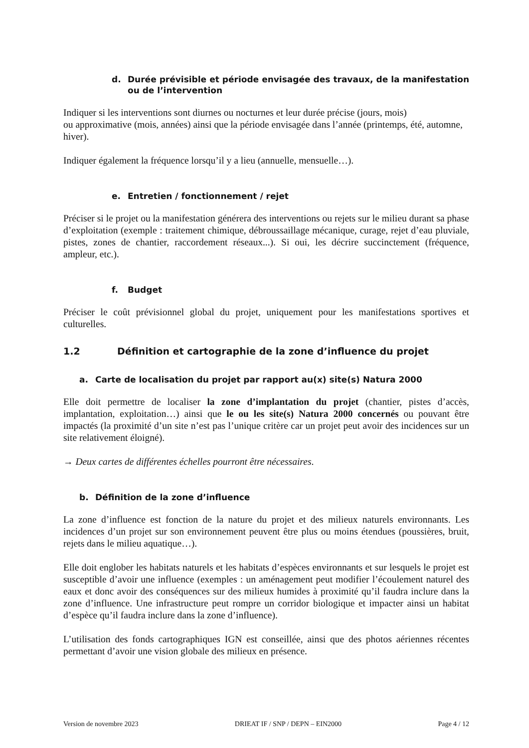d. Durée prévisible et période envisagée des travaux, de la manifestation ou de l’intervention
Indiquer si les interventions sont diurnes ou nocturnes et leur durée précise (jours, mois)
ou approximative (mois, années) ainsi que la période envisagée dans l’année (printemps, été, automne, hiver).
Indiquer également la fréquence lorsqu’il y a lieu (annuelle, mensuelle…).
e. Entretien / fonctionnement / rejet
Préciser si le projet ou la manifestation générera des interventions ou rejets sur le milieu durant sa phase d’exploitation (exemple : traitement chimique, débroussaillage mécanique, curage, rejet d’eau pluviale, pistes, zones de chantier, raccordement réseaux...). Si oui, les décrire succinctement (fréquence, ampleur, etc.).
f. Budget
Préciser le coût prévisionnel global du projet, uniquement pour les manifestations sportives et culturelles.
1.2 Définition et cartographie de la zone d’influence du projet
a. Carte de localisation du projet par rapport au(x) site(s) Natura 2000
Elle doit permettre de localiser la zone d’implantation du projet (chantier, pistes d’accès, implantation, exploitation…) ainsi que le ou les site(s) Natura 2000 concernés ou pouvant être impactés (la proximité d’un site n’est pas l’unique critère car un projet peut avoir des incidences sur un site relativement éloigné).
→ Deux cartes de différentes échelles pourront être nécessaires.
b. Définition de la zone d’influence
La zone d’influence est fonction de la nature du projet et des milieux naturels environnants. Les incidences d’un projet sur son environnement peuvent être plus ou moins étendues (poussières, bruit, rejets dans le milieu aquatique…).
Elle doit englober les habitats naturels et les habitats d’espèces environnants et sur lesquels le projet est susceptible d’avoir une influence (exemples : un aménagement peut modifier l’écoulement naturel des eaux et donc avoir des conséquences sur des milieux humides à proximité qu’il faudra inclure dans la zone d’influence. Une infrastructure peut rompre un corridor biologique et impacter ainsi un habitat d’espèce qu’il faudra inclure dans la zone d’influence).
L’utilisation des fonds cartographiques IGN est conseillée, ainsi que des photos aériennes récentes permettant d’avoir une vision globale des milieux en présence.
Version de novembre 2023 DRIEAT IF / SNP / DEPN – EIN2000 Page 4 / 12